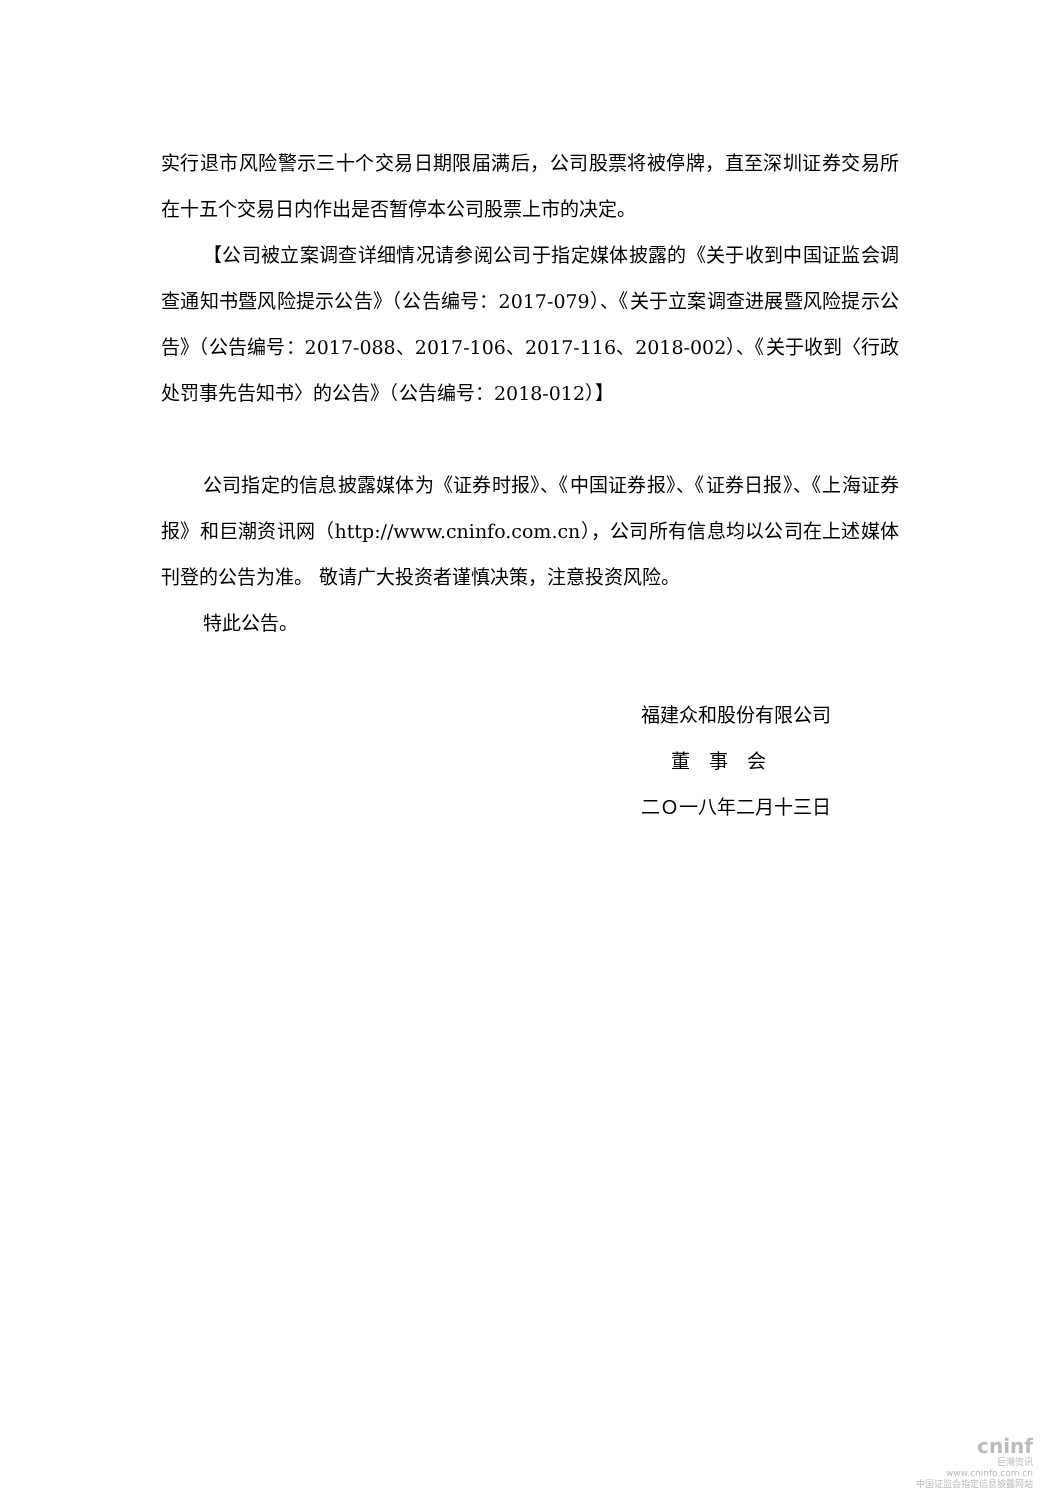实行退市风险警示三十个交易日期限届满后，公司股票将被停牌，直至深圳证券交易所在十五个交易日内作出是否暂停本公司股票上市的决定。
【公司被立案调查详细情况请参阅公司于指定媒体披露的《关于收到中国证监会调查通知书暨风险提示公告》（公告编号：2017-079）、《关于立案调查进展暨风险提示公告》（公告编号：2017-088、2017-106、2017-116、2018-002）、《关于收到〈行政处罚事先告知书〉的公告》（公告编号：2018-012）】
公司指定的信息披露媒体为《证券时报》、《中国证券报》、《证券日报》、《上海证券报》和巨潮资讯网（http://www.cninfo.com.cn），公司所有信息均以公司在上述媒体刊登的公告为准。 敬请广大投资者谨慎决策，注意投资风险。
特此公告。
福建众和股份有限公司
董　事　会
二Ｏ一八年二月十三日
cninf
巨潮资讯
www.cninfo.com.cn
中国证监会指定信息披露网站